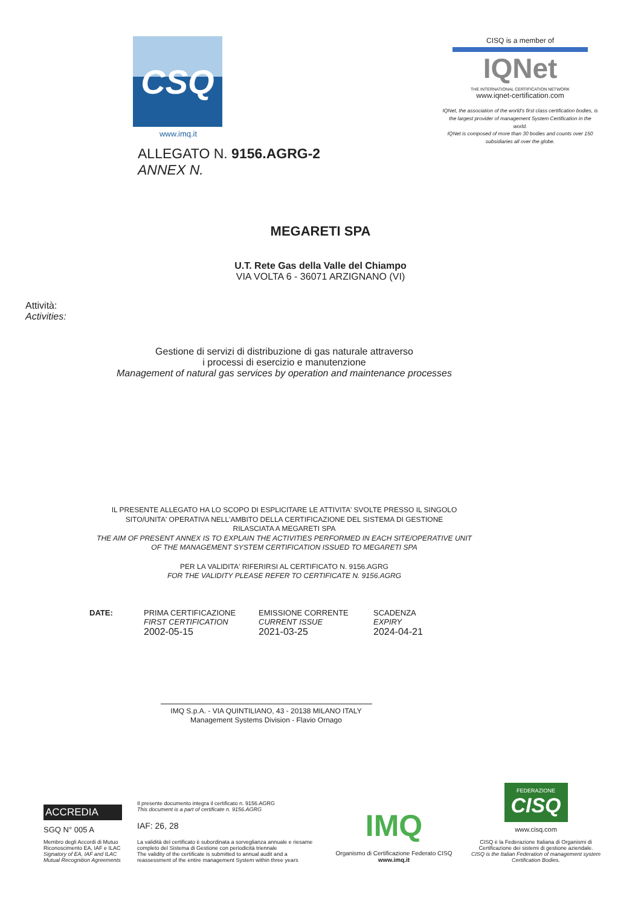CSQ
www.imq.it
ALLEGATO N. 9156.AGRG-2
ANNEX N.
CISQ is a member of
IQNet
THE INTERNATIONAL CERTIFICATION NETWORK
www.iqnet-certification.com
IQNet, the association of the world's first class certification bodies, is the largest provider of management System Certification in the world.
IQNet is composed of more than 30 bodies and counts over 150 subsidiaries all over the globe.
MEGARETI SPA
U.T. Rete Gas della Valle del Chiampo
VIA VOLTA 6 - 36071 ARZIGNANO (VI)
Attività:
Activities:
Gestione di servizi di distribuzione di gas naturale attraverso
i processi di esercizio e manutenzione
Management of natural gas services by operation and maintenance processes
IL PRESENTE ALLEGATO HA LO SCOPO DI ESPLICITARE LE ATTIVITA' SVOLTE PRESSO IL SINGOLO
SITO/UNITA' OPERATIVA NELL'AMBITO DELLA CERTIFICAZIONE DEL SISTEMA DI GESTIONE
RILASCIATA A MEGARETI SPA
THE AIM OF PRESENT ANNEX IS TO EXPLAIN THE ACTIVITIES PERFORMED IN EACH SITE/OPERATIVE UNIT
OF THE MANAGEMENT SYSTEM CERTIFICATION ISSUED TO MEGARETI SPA
PER LA VALIDITA' RIFERIRSI AL CERTIFICATO N. 9156.AGRG
FOR THE VALIDITY PLEASE REFER TO CERTIFICATE N. 9156.AGRG
DATE: PRIMA CERTIFICAZIONE
FIRST CERTIFICATION
2002-05-15
EMISSIONE CORRENTE
CURRENT ISSUE
2021-03-25
SCADENZA
EXPIRY
2024-04-21
IMQ S.p.A. - VIA QUINTILIANO, 43 - 20138 MILANO ITALY
Management Systems Division - Flavio Ornago
ACCREDIA
SGQ N° 005 A
Membro degli Accordi di Mutuo Riconoscimento EA, IAF e ILAC
Signatory of EA, IAF and ILAC Mutual Recognition Agreements
Il presente documento integra il certificato n. 9156.AGRG
This document is a part of certificate n. 9156.AGRG
IAF: 26, 28
La validità del certificato è subordinata a sorveglianza annuale e riesame completo del Sistema di Gestione con periodicità triennale
The validity of the certificate is submitted to annual audit and a reassessment of the entire management System within three years
IMQ
Organismo di Certificazione Federato CISQ
www.imq.it
FEDERAZIONE
CISQ
www.cisq.com
CISQ è la Federazione Italiana di Organismi di Certificazione dei sistemi di gestione aziendale.
CISQ is the Italian Federation of management system Certification Bodies.